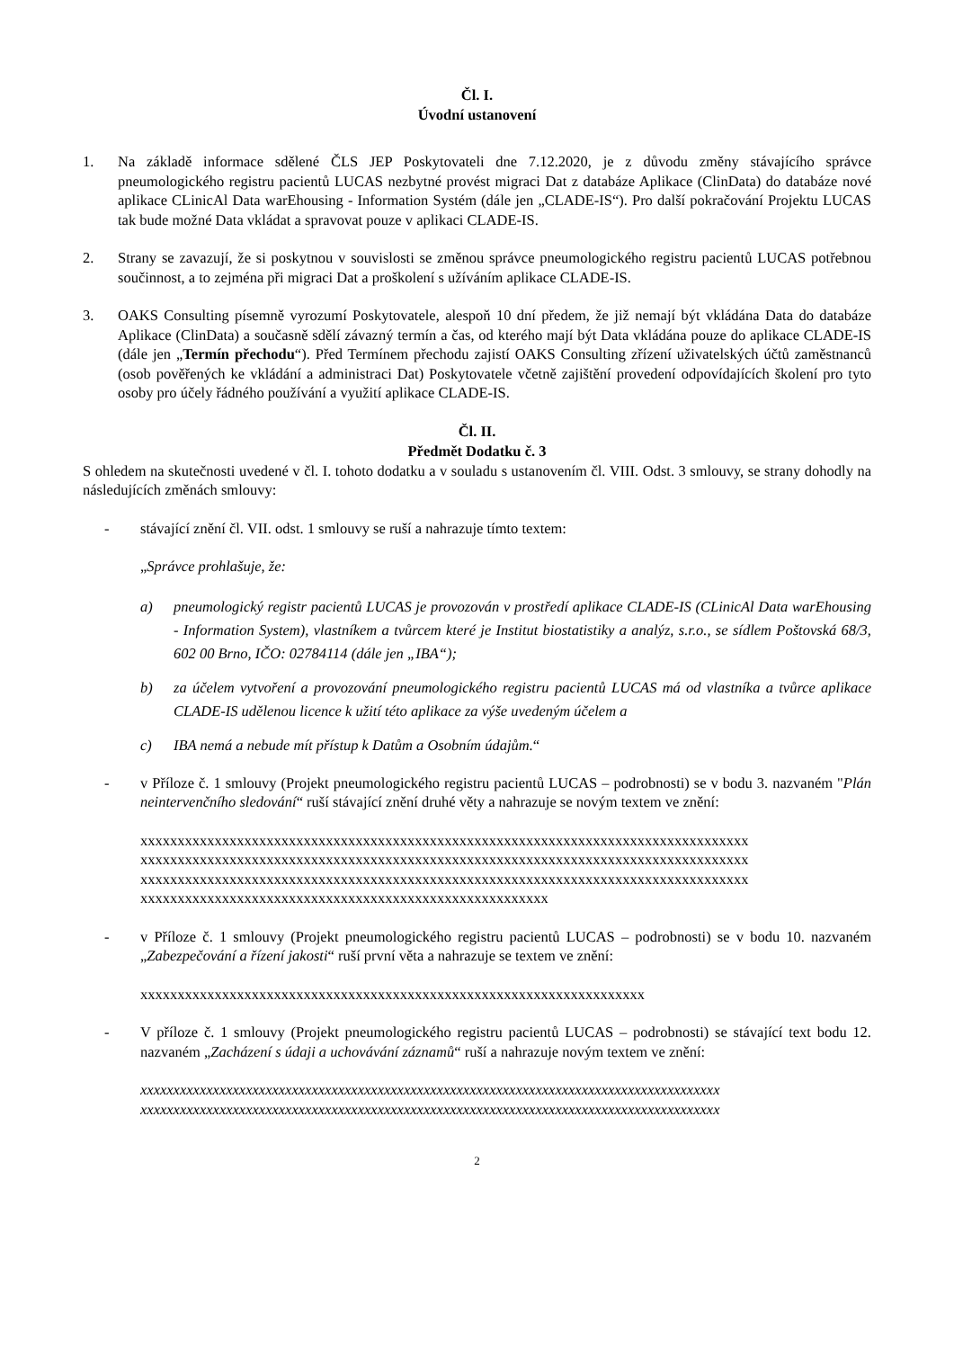Čl. I.
Úvodní ustanovení
1. Na základě informace sdělené ČLS JEP Poskytovateli dne 7.12.2020, je z důvodu změny stávajícího správce pneumologického registru pacientů LUCAS nezbytné provést migraci Dat z databáze Aplikace (ClinData) do databáze nové aplikace CLinicAl Data warEhousing - Information Systém (dále jen „CLADE-IS“). Pro další pokračování Projektu LUCAS tak bude možné Data vkládat a spravovat pouze v aplikaci CLADE-IS.
2. Strany se zavazují, že si poskytnou v souvislosti se změnou správce pneumologického registru pacientů LUCAS potřebnou součinnost, a to zejména při migraci Dat a proškolení s užíváním aplikace CLADE-IS.
3. OAKS Consulting písemně vyrozumí Poskytovatele, alespoň 10 dní předem, že již nemají být vkládána Data do databáze Aplikace (ClinData) a současně sdělí závazný termín a čas, od kterého mají být Data vkládána pouze do aplikace CLADE-IS (dále jen „Termín přechodu“). Před Termínem přechodu zajistí OAKS Consulting zřízení uživatelských účtů zaměstnanců (osob pověřených ke vkládání a administraci Dat) Poskytovatele včetně zajištění provedení odpovídajících školení pro tyto osoby pro účely řádného používání a využití aplikace CLADE-IS.
Čl. II.
Předmět Dodatku č. 3
S ohledem na skutečnosti uvedené v čl. I. tohoto dodatku a v souladu s ustanovením čl. VIII. Odst. 3 smlouvy, se strany dohodly na následujících změnách smlouvy:
- stávající znění čl. VII. odst. 1 smlouvy se ruší a nahrazuje tímto textem:
„Správce prohlašuje, že:
a) pneumologický registr pacientů LUCAS je provozován v prostředí aplikace CLADE-IS (CLinicAl Data warEhousing - Information System), vlastníkem a tvůrcem které je Institut biostatistiky a analýz, s.r.o., se sídlem Poštovská 68/3, 602 00 Brno, IČO: 02784114 (dále jen „IBA“);
b) za účelem vytvoření a provozování pneumologického registru pacientů LUCAS má od vlastníka a tvůrce aplikace CLADE-IS udělenou licence k užití této aplikace za výše uvedeným účelem a
c) IBA nemá a nebude mít přístup k Datům a Osobním údajům.“
- v Příloze č. 1 smlouvy (Projekt pneumologického registru pacientů LUCAS – podrobnosti) se v bodu 3. nazvaném "Plán neintervenčního sledování“ ruší stávající znění druhé věty a nahrazuje se novým textem ve znění:
xxxxxxxxxxxxxxxxxxxxxxxxxxxxxxxxxxxxxxxxxxxxxxxxxxxxxxxxxxxxxxxxxxxxxxxxxxxxxxxxxx
xxxxxxxxxxxxxxxxxxxxxxxxxxxxxxxxxxxxxxxxxxxxxxxxxxxxxxxxxxxxxxxxxxxxxxxxxxxxxxxxxx
xxxxxxxxxxxxxxxxxxxxxxxxxxxxxxxxxxxxxxxxxxxxxxxxxxxxxxxxxxxxxxxxxxxxxxxxxxxxxxxxxx
xxxxxxxxxxxxxxxxxxxxxxxxxxxxxxxxxxxxxxxxxxxxxxxxxxxxxxx
- v Příloze č. 1 smlouvy (Projekt pneumologického registru pacientů LUCAS – podrobnosti) se v bodu 10. nazvaném „Zabezpečování a řízení jakosti“ ruší první věta a nahrazuje se textem ve znění:
xxxxxxxxxxxxxxxxxxxxxxxxxxxxxxxxxxxxxxxxxxxxxxxxxxxxxxxxxxxxxxxxxxxx
- V příloze č. 1 smlouvy (Projekt pneumologického registru pacientů LUCAS – podrobnosti) se stávající text bodu 12. nazvaném „Zacházení s údaji a uchovávání záznamů“ ruší a nahrazuje novým textem ve znění:
xxxxxxxxxxxxxxxxxxxxxxxxxxxxxxxxxxxxxxxxxxxxxxxxxxxxxxxxxxxxxxxxxxxxxxxxxxxxxxxxxxxxxxxx
xxxxxxxxxxxxxxxxxxxxxxxxxxxxxxxxxxxxxxxxxxxxxxxxxxxxxxxxxxxxxxxxxxxxxxxxxxxxxxxxxxxxxxxx
2